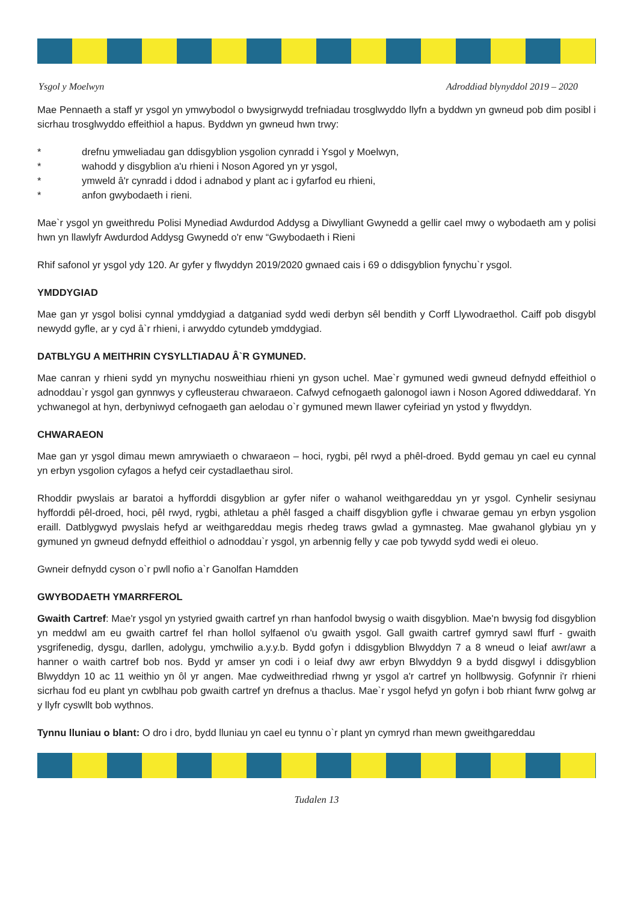Ysgol y Moelwyn Adroddiad blynyddol 2019 – 2020
Mae Pennaeth a staff yr ysgol yn ymwybodol o bwysigrwydd trefniadau trosglwyddo llyfn a byddwn yn gwneud pob dim posibl i sicrhau trosglwyddo effeithiol a hapus. Byddwn yn gwneud hwn trwy:
* drefnu ymweliadau gan ddisgyblion ysgolion cynradd i Ysgol y Moelwyn,
* wahodd y disgyblion a'u rhieni i Noson Agored yn yr ysgol,
* ymweld â'r cynradd i ddod i adnabod y plant ac i gyfarfod eu rhieni,
* anfon gwybodaeth i rieni.
Mae`r ysgol yn gweithredu Polisi Mynediad Awdurdod Addysg a Diwylliant Gwynedd a gellir cael mwy o wybodaeth am y polisi hwn yn llawlyfr Awdurdod Addysg Gwynedd o'r enw “Gwybodaeth i Rieni
Rhif safonol yr ysgol ydy 120. Ar gyfer y flwyddyn 2019/2020 gwnaed cais i 69 o ddisgyblion fynychu`r ysgol.
YMDDYGIAD
Mae gan yr ysgol bolisi cynnal ymddygiad a datganiad sydd wedi derbyn sêl bendith y Corff Llywodraethol. Caiff pob disgybl newydd gyfle, ar y cyd â`r rhieni, i arwyddo cytundeb ymddygiad.
DATBLYGU A MEITHRIN CYSYLLTIADAU Â`R GYMUNED.
Mae canran y rhieni sydd yn mynychu nosweithiau rhieni yn gyson uchel. Mae`r gymuned wedi gwneud defnydd effeithiol o adnoddau`r ysgol gan gynnwys y cyfleusterau chwaraeon. Cafwyd cefnogaeth galonogol iawn i Noson Agored ddiweddaraf. Yn ychwanegol at hyn, derbyniwyd cefnogaeth gan aelodau o`r gymuned mewn llawer cyfeiriad yn ystod y flwyddyn.
CHWARAEON
Mae gan yr ysgol dimau mewn amrywiaeth o chwaraeon – hoci, rygbi, pêl rwyd a phêl-droed. Bydd gemau yn cael eu cynnal yn erbyn ysgolion cyfagos a hefyd ceir cystadlaethau sirol.
Rhoddir pwyslais ar baratoi a hyfforddi disgyblion ar gyfer nifer o wahanol weithgareddau yn yr ysgol. Cynhelir sesiynau hyfforddi pêl-droed, hoci, pêl rwyd, rygbi, athletau a phêl fasged a chaiff disgyblion gyfle i chwarae gemau yn erbyn ysgolion eraill. Datblygwyd pwyslais hefyd ar weithgareddau megis rhedeg traws gwlad a gymnasteg. Mae gwahanol glybiau yn y gymuned yn gwneud defnydd effeithiol o adnoddau`r ysgol, yn arbennig felly y cae pob tywydd sydd wedi ei oleuo.
Gwneir defnydd cyson o`r pwll nofio a`r Ganolfan Hamdden
GWYBODAETH YMARRFEROL
Gwaith Cartref: Mae'r ysgol yn ystyried gwaith cartref yn rhan hanfodol bwysig o waith disgyblion. Mae'n bwysig fod disgyblion yn meddwl am eu gwaith cartref fel rhan hollol sylfaenol o'u gwaith ysgol. Gall gwaith cartref gymryd sawl ffurf - gwaith ysgrifenedig, dysgu, darllen, adolygu, ymchwilio a.y.y.b. Bydd gofyn i ddisgyblion Blwyddyn 7 a 8 wneud o leiaf awr/awr a hanner o waith cartref bob nos. Bydd yr amser yn codi i o leiaf dwy awr erbyn Blwyddyn 9 a bydd disgwyl i ddisgyblion Blwyddyn 10 ac 11 weithio yn ôl yr angen. Mae cydweithrediad rhwng yr ysgol a'r cartref yn hollbwysig. Gofynnir i'r rhieni sicrhau fod eu plant yn cwblhau pob gwaith cartref yn drefnus a thaclus. Mae`r ysgol hefyd yn gofyn i bob rhiant fwrw golwg ar y llyfr cyswllt bob wythnos.
Tynnu lluniau o blant: O dro i dro, bydd lluniau yn cael eu tynnu o`r plant yn cymryd rhan mewn gweithgareddau
Tudalen 13